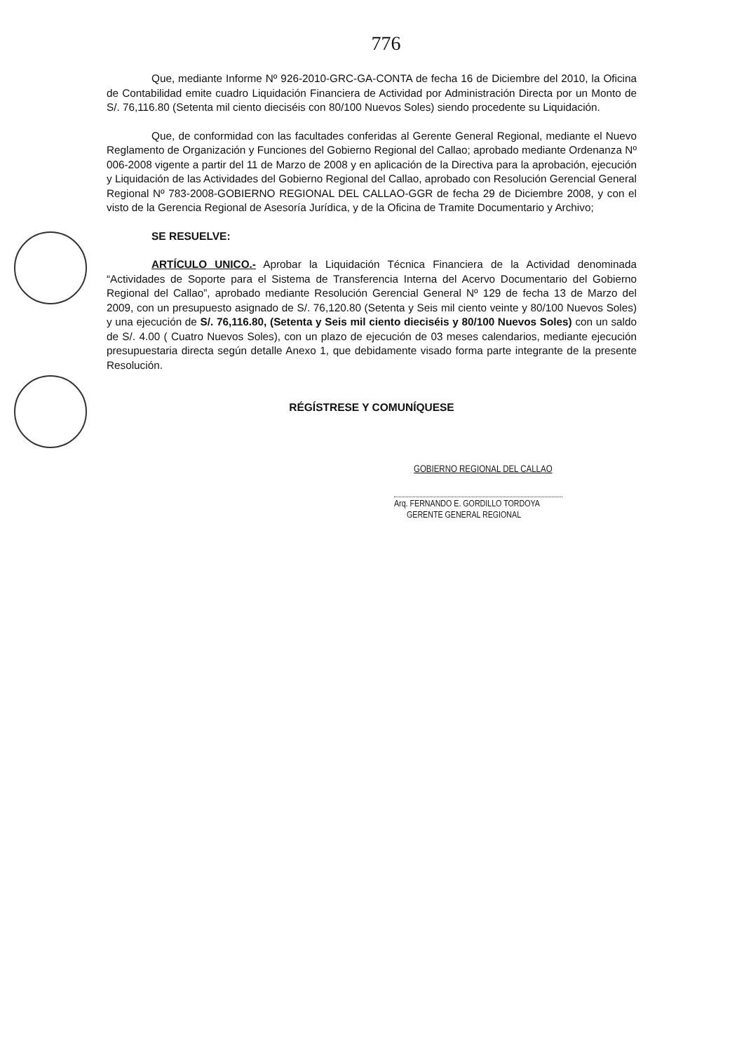776
Que, mediante Informe Nº 926-2010-GRC-GA-CONTA de fecha 16 de Diciembre del 2010, la Oficina de Contabilidad emite cuadro Liquidación Financiera de Actividad por Administración Directa por un Monto de S/. 76,116.80 (Setenta mil ciento dieciséis con 80/100 Nuevos Soles) siendo procedente su Liquidación.
Que, de conformidad con las facultades conferidas al Gerente General Regional, mediante el Nuevo Reglamento de Organización y Funciones del Gobierno Regional del Callao; aprobado mediante Ordenanza Nº 006-2008 vigente a partir del 11 de Marzo de 2008 y en aplicación de la Directiva para la aprobación, ejecución y Liquidación de las Actividades del Gobierno Regional del Callao, aprobado con Resolución Gerencial General Regional Nº 783-2008-GOBIERNO REGIONAL DEL CALLAO-GGR de fecha 29 de Diciembre 2008, y con el visto de la Gerencia Regional de Asesoría Jurídica, y de la Oficina de Tramite Documentario y Archivo;
SE RESUELVE:
ARTÍCULO UNICO.- Aprobar la Liquidación Técnica Financiera de la Actividad denominada “Actividades de Soporte para el Sistema de Transferencia Interna del Acervo Documentario del Gobierno Regional del Callao”, aprobado mediante Resolución Gerencial General Nº 129 de fecha 13 de Marzo del 2009, con un presupuesto asignado de S/. 76,120.80 (Setenta y Seis mil ciento veinte y 80/100 Nuevos Soles) y una ejecución de S/. 76,116.80, (Setenta y Seis mil ciento dieciséis y 80/100 Nuevos Soles) con un saldo de S/. 4.00 ( Cuatro Nuevos Soles), con un plazo de ejecución de 03 meses calendarios, mediante ejecución presupuestaria directa según detalle Anexo 1, que debidamente visado forma parte integrante de la presente Resolución.
RÉGÍSTRESE Y COMUNÍQUESE
GOBIERNO REGIONAL DEL CALLAO
Arq. FERNANDO E. GORDILLO TORDOYA
GERENTE GENERAL REGIONAL